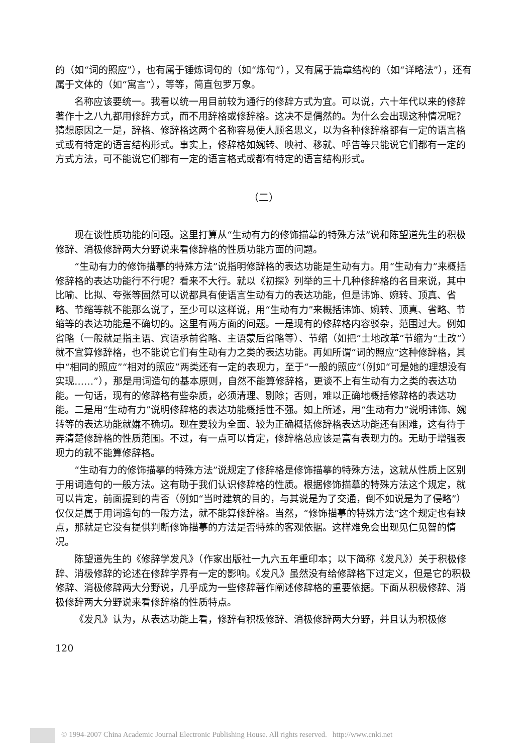的（如“词的照应”），也有属于锤炼词句的（如“炼句”），又有属于篇章结构的（如“详略法”），还有属于文体的（如“寓言”），等等，简直包罗万象。
名称应该要统一。我看以统一用目前较为通行的修辞方式为宜。可以说，六十年代以来的修辞著作十之八九都用修辞方式，而不用辞格或修辞格。这决不是偶然的。为什么会出现这种情况呢？猜想原因之一是，辞格、修辞格这两个名称容易使人顾名思义，以为各种修辞格都有一定的语言格式或有特定的语言结构形式。事实上，修辞格如婉转、映衬、移就、呼告等只能说它们都有一定的方式方法，可不能说它们都有一定的语言格式或都有特定的语言结构形式。
（二）
现在谈性质功能的问题。这里打算从“生动有力的修饰描摹的特殊方法”说和陈望道先生的积极修辞、消极修辞两大分野说来看修辞格的性质功能方面的问题。
“生动有力的修饰描摹的特殊方法”说指明修辞格的表达功能是生动有力。用“生动有力”来概括修辞格的表达功能行不行呢？看来不大行。就以《初探》列举的三十几种修辞格的名目来说，其中比喻、比拟、夸张等固然可以说都具有使语言生动有力的表达功能，但是讳饰、婉转、顶真、省略、节缩等就不能那么说了，至少可以这样说，用“生动有力”来概括讳饰、婉转、顶真、省略、节缩等的表达功能是不确切的。这里有两方面的问题。一是现有的修辞格内容驳杂，范围过大。例如省略（一般就是指主语、宾语承前省略、主语蒙后省略等）、节缩（如把“土地改革”节缩为“土改”）就不宜算修辞格，也不能说它们有生动有力之类的表达功能。再如所谓“词的照应”这种修辞格，其中“相同的照应”“相对的照应”两类还有一定的表现力，至于“一般的照应”（例如“可是她的理想没有实现……”），那是用词造句的基本原则，自然不能算修辞格，更谈不上有生动有力之类的表达功能。一句话，现有的修辞格有些杂质，必须清理、剔除；否则，难以正确地概括修辞格的表达功能。二是用“生动有力”说明修辞格的表达功能概括性不强。如上所述，用“生动有力”说明讳饰、婉转等的表达功能就嫌不确切。现在要较为全面、较为正确概括修辞格表达功能还有困难，这有待于弄清楚修辞格的性质范围。不过，有一点可以肯定，修辞格总应该是富有表现力的。无助于增强表现力的就不能算修辞格。
“生动有力的修饰描摹的特殊方法”说规定了修辞格是修饰描摹的特殊方法，这就从性质上区别于用词造句的一般方法。这有助于我们认识修辞格的性质。根据修饰描摹的特殊方法这个规定，就可以肯定，前面提到的肯否（例如“当时建筑的目的，与其说是为了交通，倒不如说是为了侵略”）仅仅是属于用词造句的一般方法，就不能算修辞格。当然，“修饰描摹的特殊方法”这个规定也有缺点，那就是它没有提供判断修饰描摹的方法是否特殊的客观依据。这样难免会出现见仁见智的情况。
陈望道先生的《修辞学发凡》（作家出版社一九六五年重印本；以下简称《发凡》）关于积极修辞、消极修辞的论述在修辞学界有一定的影响。《发凡》虽然没有给修辞格下过定义，但是它的积极修辞、消极修辞两大分野说，几乎成为一些修辞著作阐述修辞格的重要依据。下面从积极修辞、消极修辞两大分野说来看修辞格的性质特点。
《发凡》认为，从表达功能上看，修辞有积极修辞、消极修辞两大分野，并且认为积极修
120
© 1994-2007 China Academic Journal Electronic Publishing House. All rights reserved. http://www.cnki.net